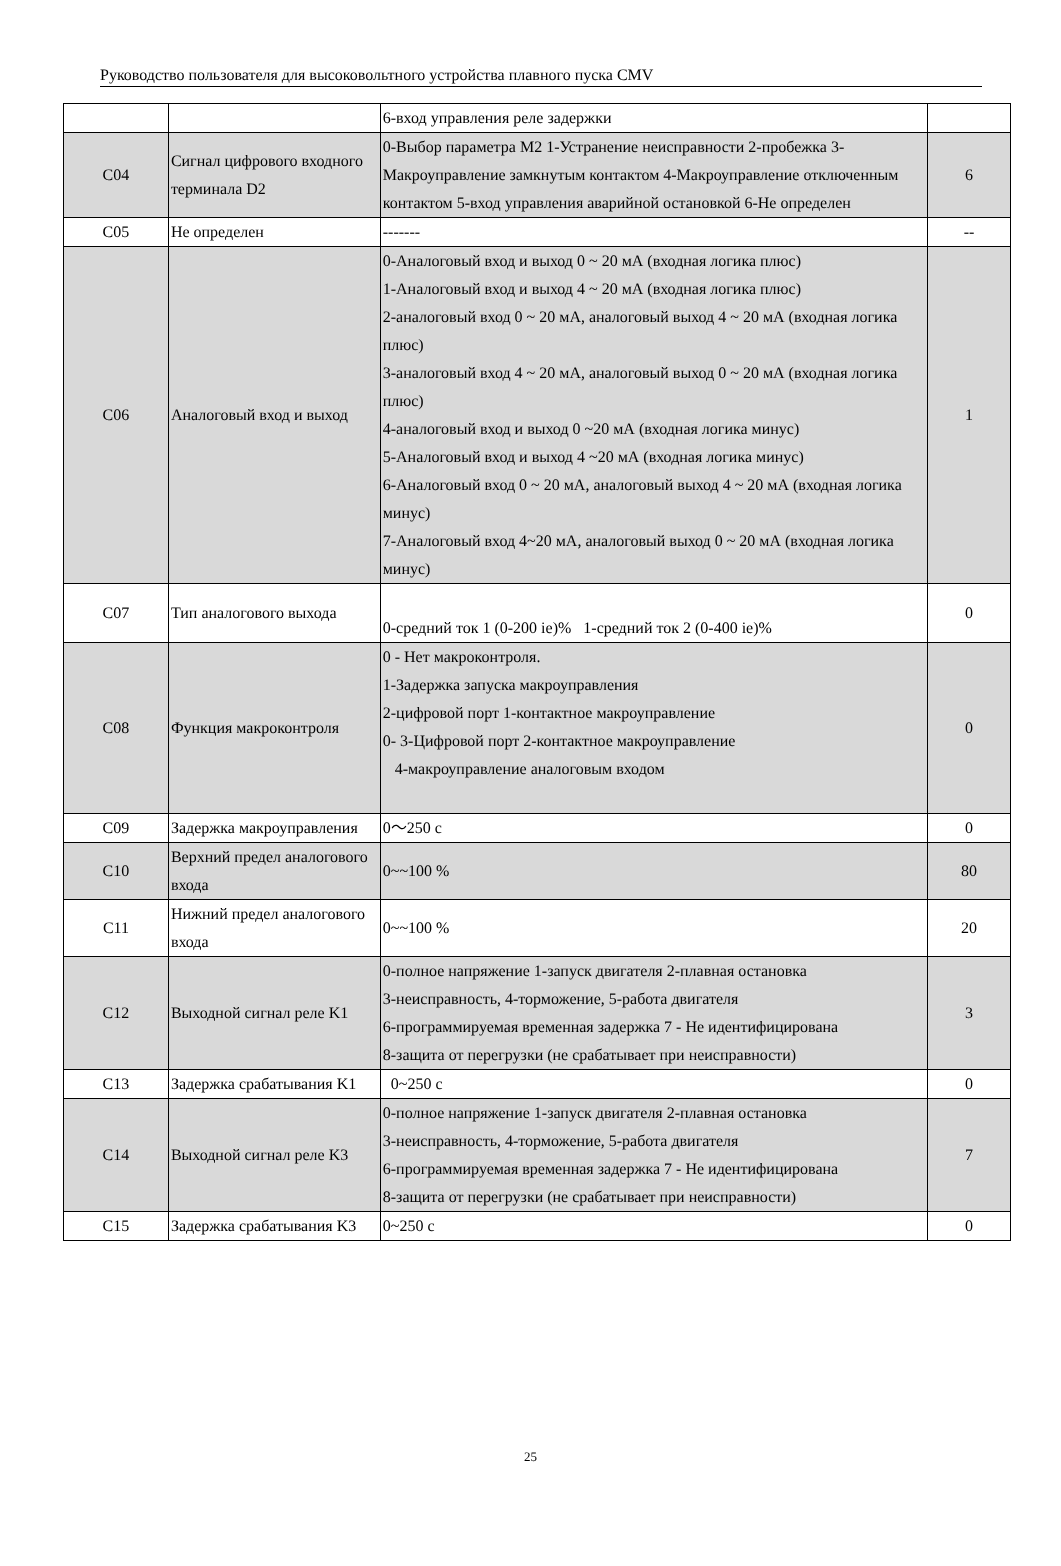Руководство пользователя для высоковольтного устройства плавного пуска CMV
| | | 6-вход управления реле задержки | |
| C04 | Сигнал цифрового входного терминала D2 | 0-Выбор параметра M2 1-Устранение неисправности 2-пробежка 3-Макроуправление замкнутым контактом 4-Макроуправление отключенным контактом 5-вход управления аварийной остановкой 6-Не определен | 6 |
| C05 | Не определен | ------- | -- |
| C06 | Аналоговый вход и выход | 0-Аналоговый вход и выход 0 ~ 20 мА (входная логика плюс) 1-Аналоговый вход и выход 4 ~ 20 мА (входная логика плюс) 2-аналоговый вход 0 ~ 20 мА, аналоговый выход 4 ~ 20 мА (входная логика плюс) 3-аналоговый вход 4 ~ 20 мА, аналоговый выход 0 ~ 20 мА (входная логика плюс) 4-аналоговый вход и выход 0 ~20 мА (входная логика минус) 5-Аналоговый вход и выход 4 ~20 мА (входная логика минус) 6-Аналоговый вход 0 ~ 20 мА, аналоговый выход 4 ~ 20 мА (входная логика минус) 7-Аналоговый вход 4~20 мА, аналоговый выход 0 ~ 20 мА (входная логика минус) | 1 |
| C07 | Тип аналогового выхода | 0-средний ток 1 (0-200 ie)% 1-средний ток 2 (0-400 ie)% | 0 |
| C08 | Функция макроконтроля | 0 - Нет макроконтроля. 1-Задержка запуска макроуправления 2-цифровой порт 1-контактное макроуправление 0- 3-Цифровой порт 2-контактное макроуправление 4-макроуправление аналоговым входом | 0 |
| C09 | Задержка макроуправления | 0～250 с | 0 |
| C10 | Верхний предел аналогового входа | 0~~100 % | 80 |
| C11 | Нижний предел аналогового входа | 0~~100 % | 20 |
| C12 | Выходной сигнал реле K1 | 0-полное напряжение 1-запуск двигателя 2-плавная остановка 3-неисправность, 4-торможение, 5-работа двигателя 6-программируемая временная задержка 7 - Не идентифицирована 8-защита от перегрузки (не срабатывает при неисправности) | 3 |
| C13 | Задержка срабатывания K1 | 0~250 с | 0 |
| C14 | Выходной сигнал реле K3 | 0-полное напряжение 1-запуск двигателя 2-плавная остановка 3-неисправность, 4-торможение, 5-работа двигателя 6-программируемая временная задержка 7 - Не идентифицирована 8-защита от перегрузки (не срабатывает при неисправности) | 7 |
| C15 | Задержка срабатывания K3 | 0~250 с | 0 |
25